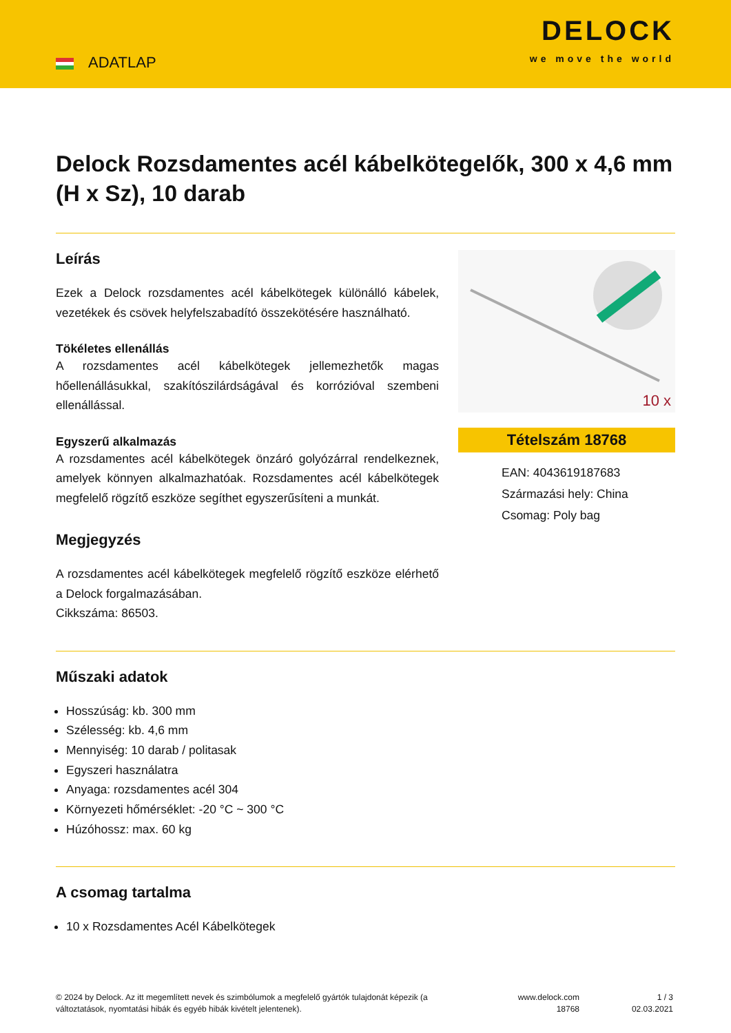ADATLAP
DELOCK
we move the world
Delock Rozsdamentes acél kábelkötegelők, 300 x 4,6 mm (H x Sz), 10 darab
Leírás
Ezek a Delock rozsdamentes acél kábelkötegek különálló kábelek, vezetékek és csövek helyfelszabadító összekötésére használható.
Tökéletes ellenállás
A rozsdamentes acél kábelkötegek jellemezhetők magas hőellenállásukkal, szakítószilárdságával és korrózióval szembeni ellenállással.
Egyszerű alkalmazás
A rozsdamentes acél kábelkötegek önzáró golyózárral rendelkeznek, amelyek könnyen alkalmazhatóak. Rozsdamentes acél kábelkötegek megfelelő rögzítő eszköze segíthet egyszerűsíteni a munkát.
Megjegyzés
A rozsdamentes acél kábelkötegek megfelelő rögzítő eszköze elérhető a Delock forgalmazásában.
Cikkszáma: 86503.
10 x
Tételszám 18768
EAN: 4043619187683
Származási hely: China
Csomag: Poly bag
Műszaki adatok
Hosszúság: kb. 300 mm
Szélesség: kb. 4,6 mm
Mennyiség: 10 darab / politasak
Egyszeri használatra
Anyaga: rozsdamentes acél 304
Környezeti hőmérséklet: -20 °C ~ 300 °C
Húzóhossz: max. 60 kg
A csomag tartalma
10 x Rozsdamentes Acél Kábelkötegek
© 2024 by Delock. Az itt megemlített nevek és szimbólumok a megfelelő gyártók tulajdonát képezik (a változtatások, nyomtatási hibák és egyéb hibák kivételt jelentenek).
www.delock.com
18768
1 / 3
02.03.2021